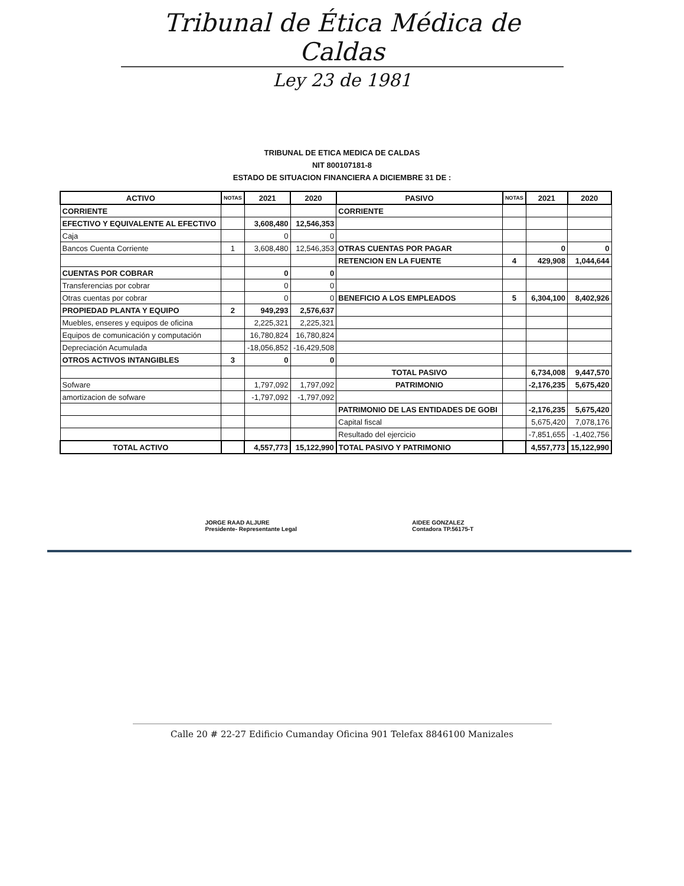Tribunal de Ética Médica de Caldas
Ley 23 de 1981
TRIBUNAL DE ETICA MEDICA DE CALDAS
NIT 800107181-8
ESTADO DE SITUACION FINANCIERA A DICIEMBRE 31 DE :
| ACTIVO | NOTAS | 2021 | 2020 | PASIVO | NOTAS | 2021 | 2020 |
| --- | --- | --- | --- | --- | --- | --- | --- |
| CORRIENTE | | | | CORRIENTE | | | |
| EFECTIVO Y EQUIVALENTE AL EFECTIVO | | 3,608,480 | 12,546,353 | | | | |
| Caja | | 0 | 0 | | | | |
| Bancos Cuenta Corriente | 1 | 3,608,480 | 12,546,353 | OTRAS CUENTAS POR PAGAR | | 0 | 0 |
| | | | | RETENCION EN LA FUENTE | 4 | 429,908 | 1,044,644 |
| CUENTAS POR COBRAR | | 0 | 0 | | | | |
| Transferencias por cobrar | | 0 | 0 | | | | |
| Otras cuentas por cobrar | | 0 | 0 | BENEFICIO A LOS EMPLEADOS | 5 | 6,304,100 | 8,402,926 |
| PROPIEDAD PLANTA Y EQUIPO | 2 | 949,293 | 2,576,637 | | | | |
| Muebles, enseres y equipos de oficina | | 2,225,321 | 2,225,321 | | | | |
| Equipos de comunicación y computación | | 16,780,824 | 16,780,824 | | | | |
| Depreciación Acumulada | | -18,056,852 | -16,429,508 | | | | |
| OTROS ACTIVOS INTANGIBLES | 3 | 0 | 0 | | | | |
| | | | | TOTAL PASIVO | | 6,734,008 | 9,447,570 |
| Sofware | | 1,797,092 | 1,797,092 | PATRIMONIO | | -2,176,235 | 5,675,420 |
| amortizacion de sofware | | -1,797,092 | -1,797,092 | | | | |
| | | | | PATRIMONIO DE LAS ENTIDADES DE GOBI | | -2,176,235 | 5,675,420 |
| | | | | Capital fiscal | | 5,675,420 | 7,078,176 |
| | | | | Resultado del ejercicio | | -7,851,655 | -1,402,756 |
| TOTAL ACTIVO | | 4,557,773 | 15,122,990 | TOTAL PASIVO Y PATRIMONIO | | 4,557,773 | 15,122,990 |
JORGE RAAD ALJURE
Presidente- Representante Legal
AIDEE GONZALEZ
Contadora TP.56175-T
Calle 20 # 22-27 Edificio Cumanday Oficina 901 Telefax 8846100 Manizales